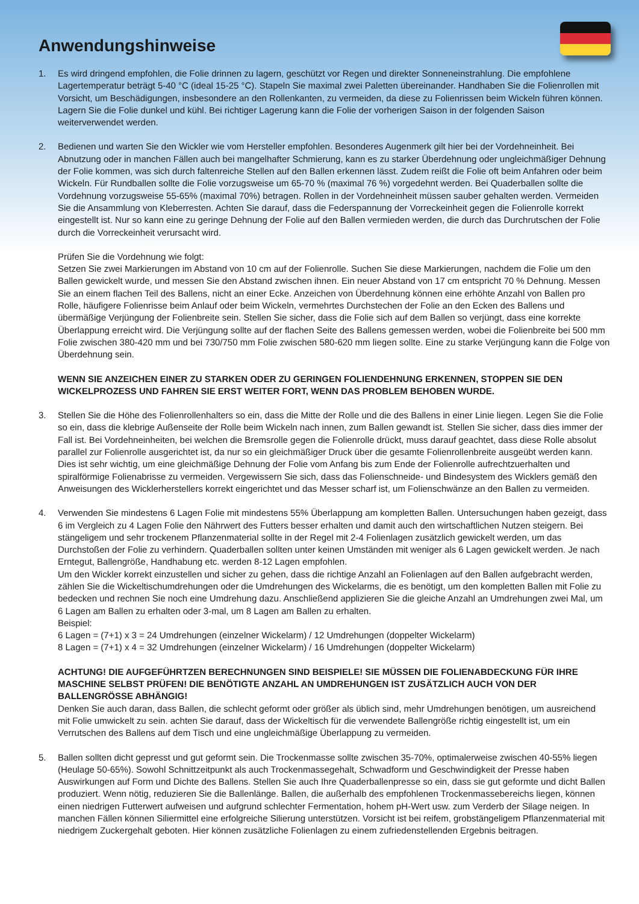Anwendungshinweise
1. Es wird dringend empfohlen, die Folie drinnen zu lagern, geschützt vor Regen und direkter Sonneneinstrahlung. Die empfohlene Lagertemperatur beträgt 5-40 °C (ideal 15-25 °C). Stapeln Sie maximal zwei Paletten übereinander. Handhaben Sie die Folienrollen mit Vorsicht, um Beschädigungen, insbesondere an den Rollenkanten, zu vermeiden, da diese zu Folienrissen beim Wickeln führen können. Lagern Sie die Folie dunkel und kühl. Bei richtiger Lagerung kann die Folie der vorherigen Saison in der folgenden Saison weiterverwendet werden.
2. Bedienen und warten Sie den Wickler wie vom Hersteller empfohlen. Besonderes Augenmerk gilt hier bei der Vordehneinheit. Bei Abnutzung oder in manchen Fällen auch bei mangelhafter Schmierung, kann es zu starker Überdehnung oder ungleichmäßiger Dehnung der Folie kommen, was sich durch faltenreiche Stellen auf den Ballen erkennen lässt. Zudem reißt die Folie oft beim Anfahren oder beim Wickeln. Für Rundballen sollte die Folie vorzugsweise um 65-70 % (maximal 76 %) vorgedehnt werden. Bei Quaderballen sollte die Vordehnung vorzugsweise 55-65% (maximal 70%) betragen. Rollen in der Vordehneinheit müssen sauber gehalten werden. Vermeiden Sie die Ansammlung von Kleberresten. Achten Sie darauf, dass die Federspannung der Vorreckeinheit gegen die Folienrolle korrekt eingestellt ist. Nur so kann eine zu geringe Dehnung der Folie auf den Ballen vermieden werden, die durch das Durchrutschen der Folie durch die Vorreckeinheit verursacht wird.
Prüfen Sie die Vordehnung wie folgt:
Setzen Sie zwei Markierungen im Abstand von 10 cm auf der Folienrolle. Suchen Sie diese Markierungen, nachdem die Folie um den Ballen gewickelt wurde, und messen Sie den Abstand zwischen ihnen. Ein neuer Abstand von 17 cm entspricht 70 % Dehnung. Messen Sie an einem flachen Teil des Ballens, nicht an einer Ecke. Anzeichen von Überdehnung können eine erhöhte Anzahl von Ballen pro Rolle, häufigere Folienrisse beim Anlauf oder beim Wickeln, vermehrtes Durchstechen der Folie an den Ecken des Ballens und übermäßige Verjüngung der Folienbreite sein. Stellen Sie sicher, dass die Folie sich auf dem Ballen so verjüngt, dass eine korrekte Überlappung erreicht wird. Die Verjüngung sollte auf der flachen Seite des Ballens gemessen werden, wobei die Folienbreite bei 500 mm Folie zwischen 380-420 mm und bei 730/750 mm Folie zwischen 580-620 mm liegen sollte. Eine zu starke Verjüngung kann die Folge von Überdehnung sein.
WENN SIE ANZEICHEN EINER ZU STARKEN ODER ZU GERINGEN FOLIENDEHNUNG ERKENNEN, STOPPEN SIE DEN WICKELPROZESS UND FAHREN SIE ERST WEITER FORT, WENN DAS PROBLEM BEHOBEN WURDE.
3. Stellen Sie die Höhe des Folienrollenhalters so ein, dass die Mitte der Rolle und die des Ballens in einer Linie liegen. Legen Sie die Folie so ein, dass die klebrige Außenseite der Rolle beim Wickeln nach innen, zum Ballen gewandt ist. Stellen Sie sicher, dass dies immer der Fall ist. Bei Vordehneinheiten, bei welchen die Bremsrolle gegen die Folienrolle drückt, muss darauf geachtet, dass diese Rolle absolut parallel zur Folienrolle ausgerichtet ist, da nur so ein gleichmäßiger Druck über die gesamte Folienrollenbreite ausgeübt werden kann. Dies ist sehr wichtig, um eine gleichmäßige Dehnung der Folie vom Anfang bis zum Ende der Folienrolle aufrechtzuerhalten und spiralförmige Folienabrisse zu vermeiden. Vergewissern Sie sich, dass das Folienschneide- und Bindesystem des Wicklers gemäß den Anweisungen des Wicklerherstellers korrekt eingerichtet und das Messer scharf ist, um Folienschwänze an den Ballen zu vermeiden.
4. Verwenden Sie mindestens 6 Lagen Folie mit mindestens 55% Überlappung am kompletten Ballen. Untersuchungen haben gezeigt, dass 6 im Vergleich zu 4 Lagen Folie den Nährwert des Futters besser erhalten und damit auch den wirtschaftlichen Nutzen steigern. Bei stängeligem und sehr trockenem Pflanzenmaterial sollte in der Regel mit 2-4 Folienlagen zusätzlich gewickelt werden, um das Durchstoßen der Folie zu verhindern. Quaderballen sollten unter keinen Umständen mit weniger als 6 Lagen gewickelt werden. Je nach Erntegut, Ballengröße, Handhabung etc. werden 8-12 Lagen empfohlen.
Um den Wickler korrekt einzustellen und sicher zu gehen, dass die richtige Anzahl an Folienlagen auf den Ballen aufgebracht werden, zählen Sie die Wickeltischumdrehungen oder die Umdrehungen des Wickelarms, die es benötigt, um den kompletten Ballen mit Folie zu bedecken und rechnen Sie noch eine Umdrehung dazu. Anschließend applizieren Sie die gleiche Anzahl an Umdrehungen zwei Mal, um 6 Lagen am Ballen zu erhalten oder 3-mal, um 8 Lagen am Ballen zu erhalten.
Beispiel:
6 Lagen = (7+1) x 3 = 24 Umdrehungen (einzelner Wickelarm) / 12 Umdrehungen (doppelter Wickelarm)
8 Lagen = (7+1) x 4 = 32 Umdrehungen (einzelner Wickelarm) / 16 Umdrehungen (doppelter Wickelarm)
ACHTUNG! DIE AUFGEFÜHRTZEN BERECHNUNGEN SIND BEISPIELE! SIE MÜSSEN DIE FOLIENABDECKUNG FÜR IHRE MASCHINE SELBST PRÜFEN! DIE BENÖTIGTE ANZAHL AN UMDREHUNGEN IST ZUSÄTZLICH AUCH VON DER BALLENGRÖSSE ABHÄNGIG!
Denken Sie auch daran, dass Ballen, die schlecht geformt oder größer als üblich sind, mehr Umdrehungen benötigen, um ausreichend mit Folie umwickelt zu sein. achten Sie darauf, dass der Wickeltisch für die verwendete Ballengröße richtig eingestellt ist, um ein Verrutschen des Ballens auf dem Tisch und eine ungleichmäßige Überlappung zu vermeiden.
5. Ballen sollten dicht gepresst und gut geformt sein. Die Trockenmasse sollte zwischen 35-70%, optimalerweise zwischen 40-55% liegen (Heulage 50-65%). Sowohl Schnittzeitpunkt als auch Trockenmassegehalt, Schwadform und Geschwindigkeit der Presse haben Auswirkungen auf Form und Dichte des Ballens. Stellen Sie auch Ihre Quaderballenpresse so ein, dass sie gut geformte und dicht Ballen produziert. Wenn nötig, reduzieren Sie die Ballenlänge. Ballen, die außerhalb des empfohlenen Trockenmassebereichs liegen, können einen niedrigen Futterwert aufweisen und aufgrund schlechter Fermentation, hohem pH-Wert usw. zum Verderb der Silage neigen. In manchen Fällen können Siliermittel eine erfolgreiche Silierung unterstützen. Vorsicht ist bei reifem, grobstängeligem Pflanzenmaterial mit niedrigem Zuckergehalt geboten. Hier können zusätzliche Folienlagen zu einem zufriedenstellenden Ergebnis beitragen.